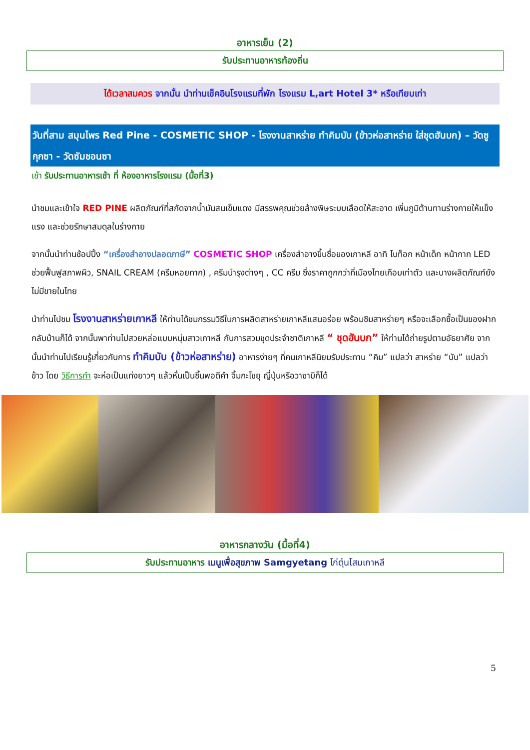อาหารเย็น (2)
รับประทานอาหารท้องถิ่น
ได้เวลาสมควร จากนั้น นำท่านเช็คอินโรงแรมที่พัก โรงแรม L,art Hotel 3* หรือเทียบเท่า
วันที่สาม สมุนไพร Red Pine - COSMETIC SHOP - โรงงานสาหร่าย ทำคิมบับ (ข้าวห่อสาหร่าย ใส่ชุดฮันบก) – วัดซูกุกซา - วัดซัมชอนซา
เช้า รับประทานอาหารเช้า ที่ ห้องอาหารโรงแรม (มื้อที่3)
นำชมและเข้าใจ RED PINE ผลิตภัณฑ์ที่สกัดจากน้ำมันสนเข็มแดง มีสรรพคุณช่วยล้างพิษระบบเลือดให้สะอาด เพิ่มภูมิต้านทานร่างกายให้แข็งแรง และช่วยรักษาสมดุลในร่างกาย
จากนั้นนำท่านช้อปปิ้ง “เครื่องสำอางปลอดภาษี” COSMETIC SHOP เครื่องสำอางขึ้นชื่อของเกาหลี อาทิ โบท็อก หน้าเด็ก หน้ากาก LED ช่วยฟื้นฟูสภาพผิว, SNAIL CREAM (ครีมหอยทาก) , ครีมบำรุงต่างๆ , CC ครีม ซึ่งราคาถูกกว่าที่เมืองไทยเกือบเท่าตัว และบางผลิตภัณฑ์ยังไม่มีขายในไทย
นำท่านไปชม โรงงานสาหร่ายเกาหลี ให้ท่านได้ชมกรรมวิธีในการผลิตสาหร่ายเกาหลีแสนอร่อย พร้อมชิมสาหร่ายๆ หรือจะเลือกซื้อเป็นของฝากกลับบ้านก็ได้ จากนั้นพาท่านไปสวยหล่อแบบหนุ่มสาวเกาหลี กับการสวมชุดประจำชาติเกาหลี “ ชุดฮันบก” ให้ท่านได้ถ่ายรูปตามอัธยาศัย จากนั้นนำท่านไปเรียนรู้เกี่ยวกับการ ทำคิมบับ (ข้าวห่อสาหร่าย) อาหารง่ายๆ ที่คนเกาหลีนิยมรับประทาน “คิม” แปลว่า สาหร่าย “บับ” แปลว่า ข้าว โดย วิธีการทำ จะห่อเป็นแท่งยาวๆ แล้วหั่นเป็นชิ้นพอดีคำ จิ้มกะโชยุ ญี่ปุ่นหรือวาซาบิก็ได้
อาหารกลางวัน (มื้อที่4)
รับประทานอาหาร เมนูเพื่อสุขภาพ Samgyetang ไก่ตุ๋นโสมเกาหลี
5